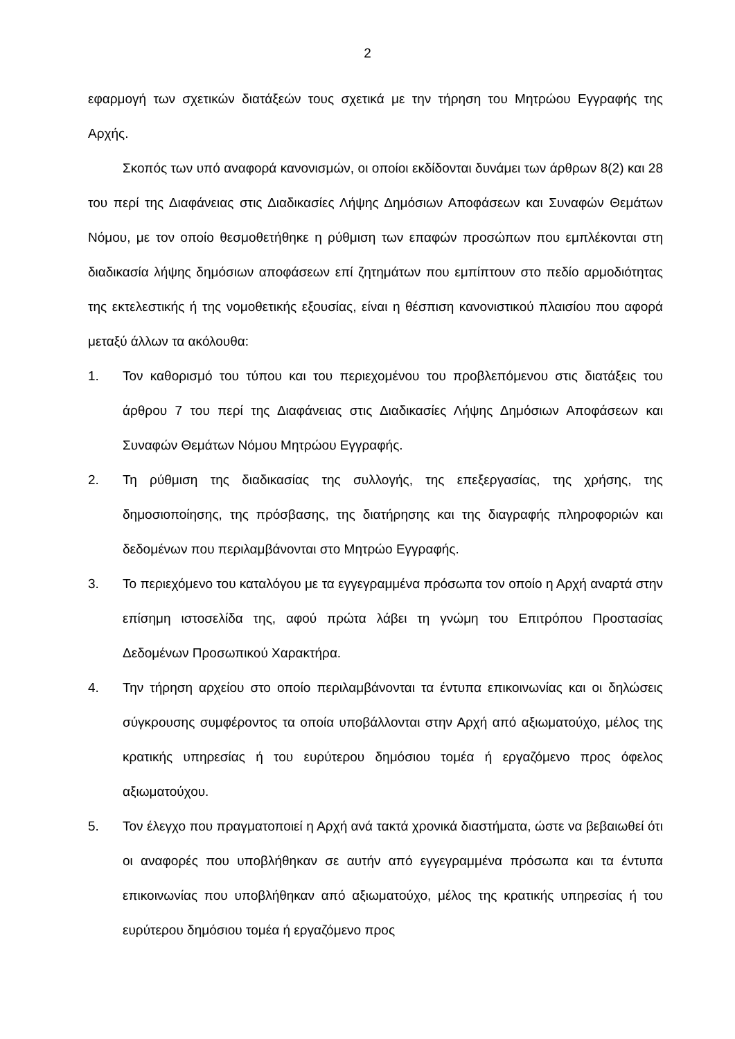2
εφαρμογή των σχετικών διατάξεών τους σχετικά με την τήρηση του Μητρώου Εγγραφής της Αρχής.
Σκοπός των υπό αναφορά κανονισμών, οι οποίοι εκδίδονται δυνάμει των άρθρων 8(2) και 28 του περί της Διαφάνειας στις Διαδικασίες Λήψης Δημόσιων Αποφάσεων και Συναφών Θεμάτων Νόμου, με τον οποίο θεσμοθετήθηκε η ρύθμιση των επαφών προσώπων που εμπλέκονται στη διαδικασία λήψης δημόσιων αποφάσεων επί ζητημάτων που εμπίπτουν στο πεδίο αρμοδιότητας της εκτελεστικής ή της νομοθετικής εξουσίας, είναι η θέσπιση κανονιστικού πλαισίου που αφορά μεταξύ άλλων τα ακόλουθα:
1. Τον καθορισμό του τύπου και του περιεχομένου του προβλεπόμενου στις διατάξεις του άρθρου 7 του περί της Διαφάνειας στις Διαδικασίες Λήψης Δημόσιων Αποφάσεων και Συναφών Θεμάτων Νόμου Μητρώου Εγγραφής.
2. Τη ρύθμιση της διαδικασίας της συλλογής, της επεξεργασίας, της χρήσης, της δημοσιοποίησης, της πρόσβασης, της διατήρησης και της διαγραφής πληροφοριών και δεδομένων που περιλαμβάνονται στο Μητρώο Εγγραφής.
3. Το περιεχόμενο του καταλόγου με τα εγγεγραμμένα πρόσωπα τον οποίο η Αρχή αναρτά στην επίσημη ιστοσελίδα της, αφού πρώτα λάβει τη γνώμη του Επιτρόπου Προστασίας Δεδομένων Προσωπικού Χαρακτήρα.
4. Την τήρηση αρχείου στο οποίο περιλαμβάνονται τα έντυπα επικοινωνίας και οι δηλώσεις σύγκρουσης συμφέροντος τα οποία υποβάλλονται στην Αρχή από αξιωματούχο, μέλος της κρατικής υπηρεσίας ή του ευρύτερου δημόσιου τομέα ή εργαζόμενο προς όφελος αξιωματούχου.
5. Τον έλεγχο που πραγματοποιεί η Αρχή ανά τακτά χρονικά διαστήματα, ώστε να βεβαιωθεί ότι οι αναφορές που υποβλήθηκαν σε αυτήν από εγγεγραμμένα πρόσωπα και τα έντυπα επικοινωνίας που υποβλήθηκαν από αξιωματούχο, μέλος της κρατικής υπηρεσίας ή του ευρύτερου δημόσιου τομέα ή εργαζόμενο προς